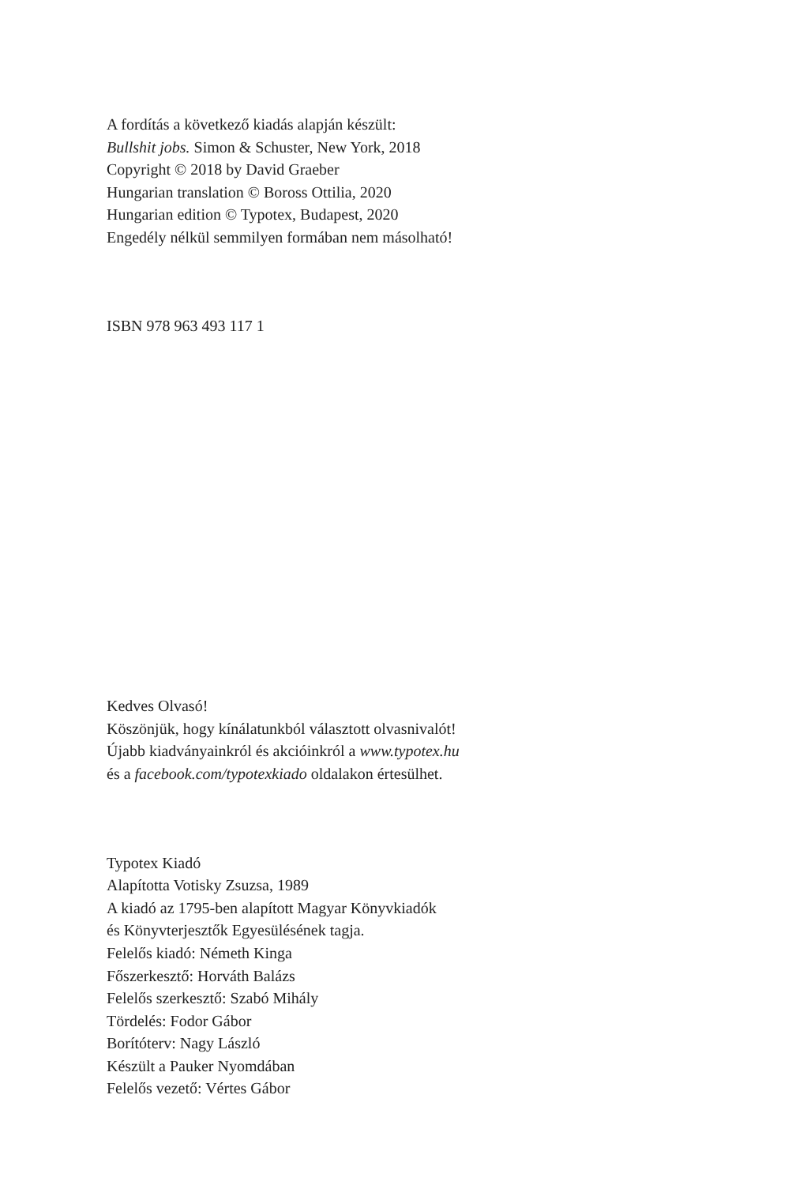A fordítás a következő kiadás alapján készült:
Bullshit jobs. Simon & Schuster, New York, 2018
Copyright © 2018 by David Graeber
Hungarian translation © Boross Ottilia, 2020
Hungarian edition © Typotex, Budapest, 2020
Engedély nélkül semmilyen formában nem másolható!
ISBN 978 963 493 117 1
Kedves Olvasó!
Köszönjük, hogy kínálatunkból választott olvasnivalót!
Újabb kiadványainkról és akcióinkról a www.typotex.hu
és a facebook.com/typotexkiado oldalakon értesülhet.
Typotex Kiadó
Alapította Votisky Zsuzsa, 1989
A kiadó az 1795-ben alapított Magyar Könyvkiadók
és Könyvterjesztők Egyesülésének tagja.
Felelős kiadó: Németh Kinga
Főszerkesztő: Horváth Balázs
Felelős szerkesztő: Szabó Mihály
Tördelés: Fodor Gábor
Borítóterv: Nagy László
Készült a Pauker Nyomdában
Felelős vezető: Vértes Gábor